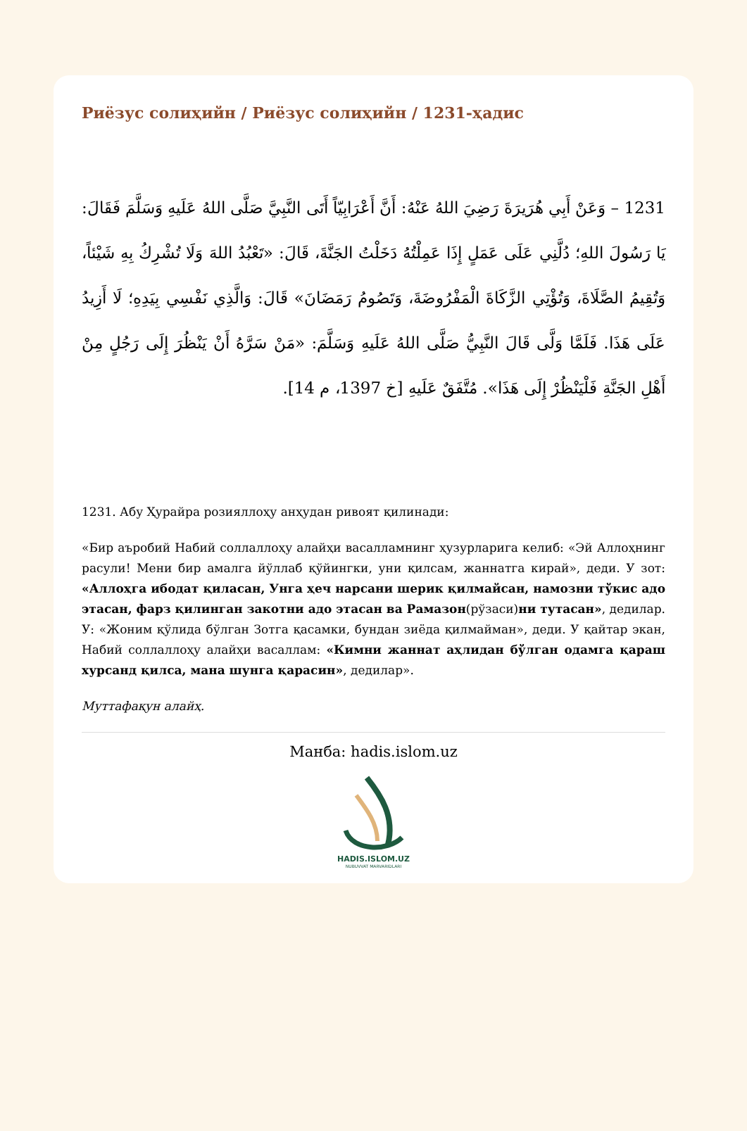Риёзус солиҳийн / Риёзус солиҳийн / 1231-ҳадис
1231 – وَعَنْ أَبِي هُرَيرَةَ رَضِيَ اللهُ عَنْهُ: أَنَّ أَعْرَابِيّاً أَتَى النَّبِيَّ صَلَّى اللهُ عَلَيهِ وَسَلَّمَ فَقَالَ: يَا رَسُولَ اللهِ؛ دُلَّنِي عَلَى عَمَلٍ إِذَا عَمِلْتُهُ دَخَلْتُ الجَنَّةَ، قَالَ: «تَعْبُدُ اللهَ وَلَا تُشْرِكُ بِهِ شَيْئاً، وَتُقِيمُ الصَّلَاةَ، وَتُؤْتِي الزَّكَاةَ الْمَفْرُوضَةَ، وَتَصُومُ رَمَضَانَ» قَالَ: وَالَّذِي نَفْسِي بِيَدِهِ؛ لَا أَزِيدُ عَلَى هَذَا. فَلَمَّا وَلَّى قَالَ النَّبِيُّ صَلَّى اللهُ عَلَيهِ وَسَلَّمَ: «مَنْ سَرَّهُ أَنْ يَنْظُرَ إِلَى رَجُلٍ مِنْ أَهْلِ الجَنَّةِ فَلْيَنْظُرْ إِلَى هَذَا». مُتَّفَقٌ عَلَيهِ [خ 1397، م 14].
1231. Абу Ҳурайра розияллоҳу анҳудан ривоят қилинади:
«Бир аъробий Набий соллаллоҳу алайҳи васалламнинг ҳузурларига келиб: «Эй Аллоҳнинг расули! Мени бир амалга йўллаб қўйингки, уни қилсам, жаннатга кирай», деди. У зот: «Аллоҳга ибодат қиласан, Унга ҳеч нарсани шерик қилмайсан, намозни тўкис адо этасан, фарз қилинган закотни адо этасан ва Рамазон(рўзаси)ни тутасан», дедилар. У: «Жоним қўлида бўлган Зотга қасамки, бундан зиёда қилмайман», деди. У қайтар экан, Набий соллаллоҳу алайҳи васаллам: «Кимни жаннат аҳлидан бўлган одамга қараш хурсанд қилса, мана шунга қарасин», дедилар».
Муттафақун алайҳ.
Манба: hadis.islom.uz
HADIS.ISLOM.UZ
NUBUVVAT MARVARIDLARI